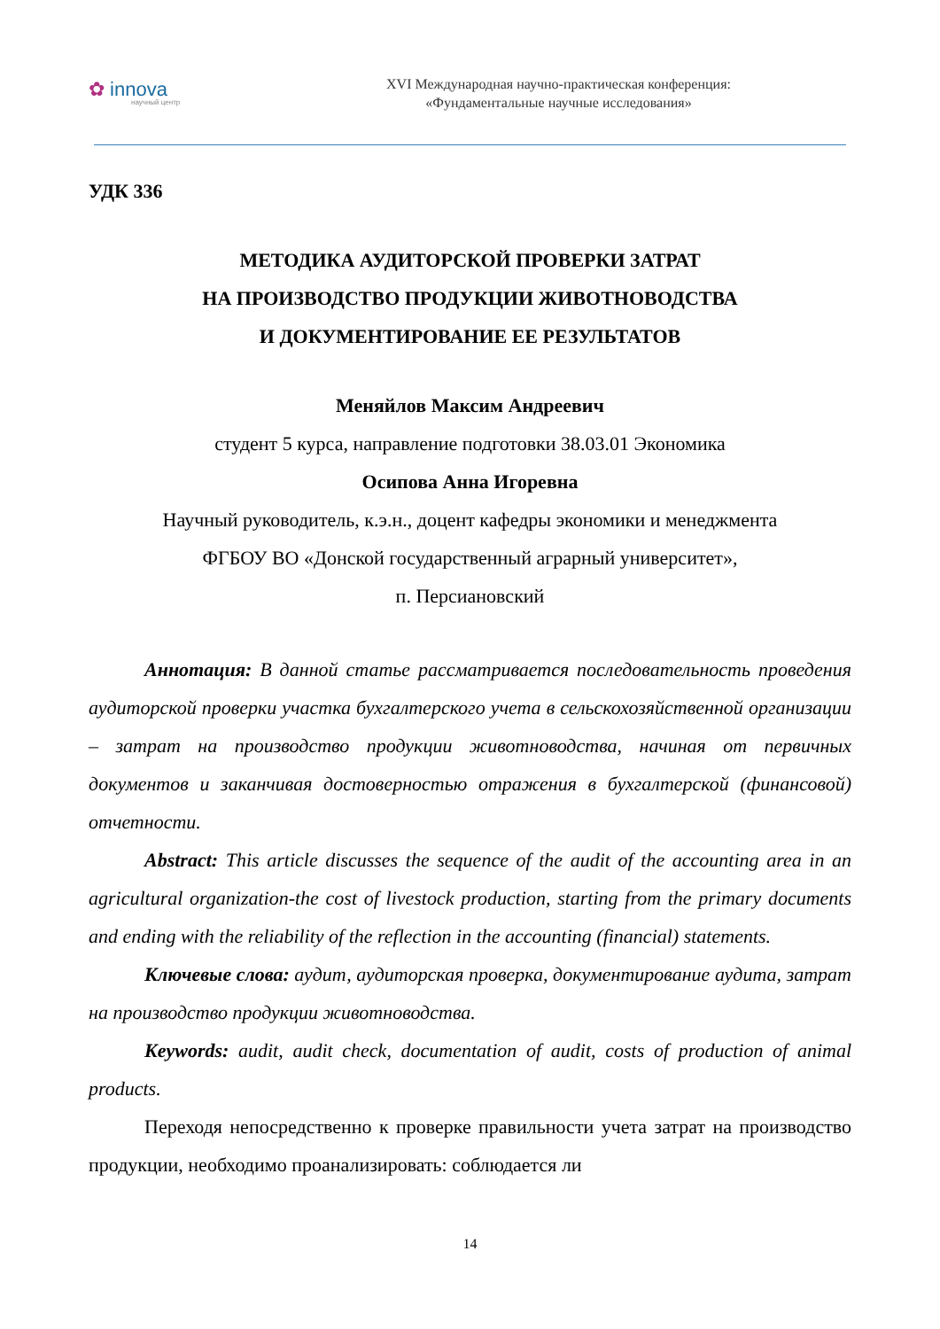✿ innova
научный центр
XVI Международная научно-практическая конференция:
«Фундаментальные научные исследования»
УДК 336
МЕТОДИКА АУДИТОРСКОЙ ПРОВЕРКИ ЗАТРАТ
НА ПРОИЗВОДСТВО ПРОДУКЦИИ ЖИВОТНОВОДСТВА
И ДОКУМЕНТИРОВАНИЕ ЕЕ РЕЗУЛЬТАТОВ
Меняйлов Максим Андреевич
студент 5 курса, направление подготовки 38.03.01 Экономика
Осипова Анна Игоревна
Научный руководитель, к.э.н., доцент кафедры экономики и менеджмента
ФГБОУ ВО «Донской государственный аграрный университет»,
п. Персиановский
Аннотация: В данной статье рассматривается последовательность проведения аудиторской проверки участка бухгалтерского учета в сельскохозяйственной организации – затрат на производство продукции животноводства, начиная от первичных документов и заканчивая достоверностью отражения в бухгалтерской (финансовой) отчетности.
Abstract: This article discusses the sequence of the audit of the accounting area in an agricultural organization-the cost of livestock production, starting from the primary documents and ending with the reliability of the reflection in the accounting (financial) statements.
Ключевые слова: аудит, аудиторская проверка, документирование аудита, затрат на производство продукции животноводства.
Keywords: audit, audit check, documentation of audit, costs of production of animal products.
Переходя непосредственно к проверке правильности учета затрат на производство продукции, необходимо проанализировать: соблюдается ли
14